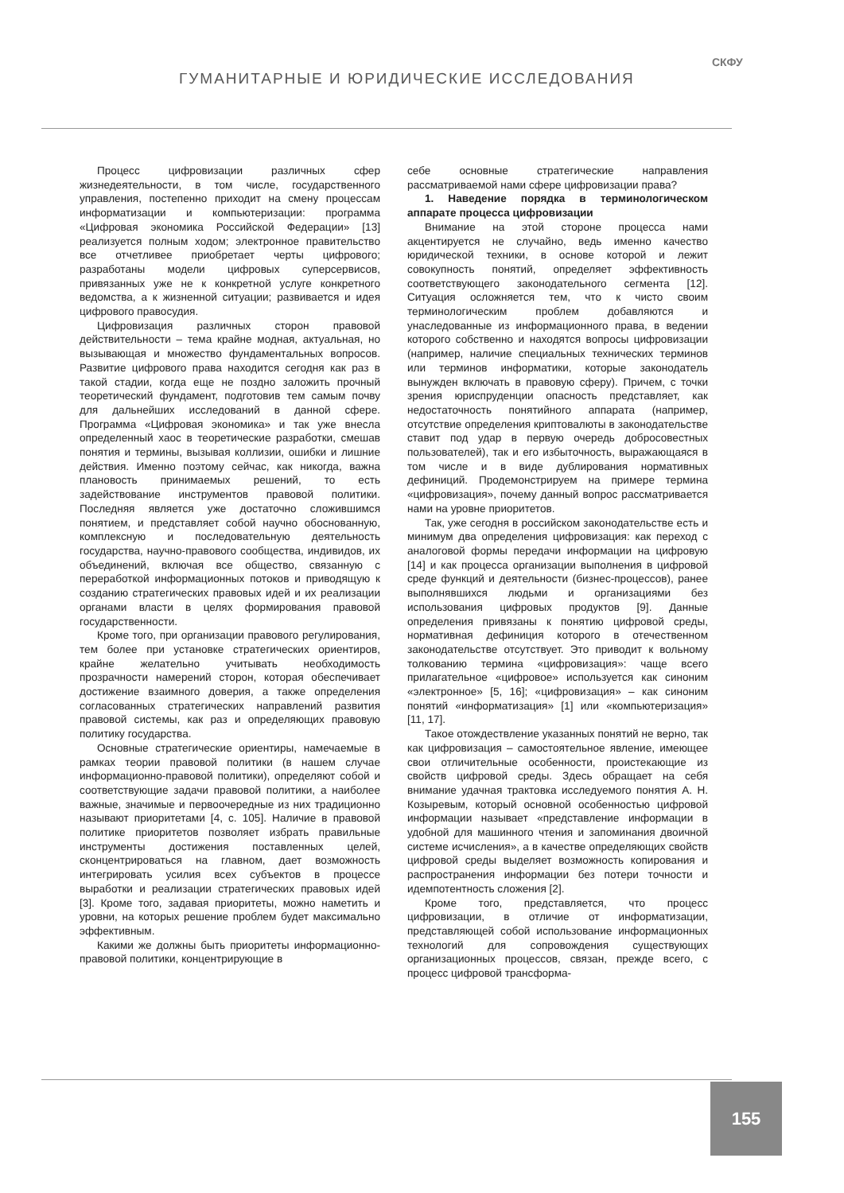ГУМАНИТАРНЫЕ И ЮРИДИЧЕСКИЕ ИССЛЕДОВАНИЯ
СКФУ
Процесс цифровизации различных сфер жизнедеятельности, в том числе, государственного управления, постепенно приходит на смену процессам информатизации и компьютеризации: программа «Цифровая экономика Российской Федерации» [13] реализуется полным ходом; электронное правительство все отчетливее приобретает черты цифрового; разработаны модели цифровых суперсервисов, привязанных уже не к конкретной услуге конкретного ведомства, а к жизненной ситуации; развивается и идея цифрового правосудия.
Цифровизация различных сторон правовой действительности – тема крайне модная, актуальная, но вызывающая и множество фундаментальных вопросов. Развитие цифрового права находится сегодня как раз в такой стадии, когда еще не поздно заложить прочный теоретический фундамент, подготовив тем самым почву для дальнейших исследований в данной сфере. Программа «Цифровая экономика» и так уже внесла определенный хаос в теоретические разработки, смешав понятия и термины, вызывая коллизии, ошибки и лишние действия. Именно поэтому сейчас, как никогда, важна плановость принимаемых решений, то есть задействование инструментов правовой политики. Последняя является уже достаточно сложившимся понятием, и представляет собой научно обоснованную, комплексную и последовательную деятельность государства, научно-правового сообщества, индивидов, их объединений, включая все общество, связанную с переработкой информационных потоков и приводящую к созданию стратегических правовых идей и их реализации органами власти в целях формирования правовой государственности.
Кроме того, при организации правового регулирования, тем более при установке стратегических ориентиров, крайне желательно учитывать необходимость прозрачности намерений сторон, которая обеспечивает достижение взаимного доверия, а также определения согласованных стратегических направлений развития правовой системы, как раз и определяющих правовую политику государства.
Основные стратегические ориентиры, намечаемые в рамках теории правовой политики (в нашем случае информационно-правовой политики), определяют собой и соответствующие задачи правовой политики, а наиболее важные, значимые и первоочередные из них традиционно называют приоритетами [4, с. 105]. Наличие в правовой политике приоритетов позволяет избрать правильные инструменты достижения поставленных целей, сконцентрироваться на главном, дает возможность интегрировать усилия всех субъектов в процессе выработки и реализации стратегических правовых идей [3]. Кроме того, задавая приоритеты, можно наметить и уровни, на которых решение проблем будет максимально эффективным.
Какими же должны быть приоритеты информационно-правовой политики, концентрирующие в
себе основные стратегические направления рассматриваемой нами сфере цифровизации права?
1. Наведение порядка в терминологическом аппарате процесса цифровизации
Внимание на этой стороне процесса нами акцентируется не случайно, ведь именно качество юридической техники, в основе которой и лежит совокупность понятий, определяет эффективность соответствующего законодательного сегмента [12]. Ситуация осложняется тем, что к чисто своим терминологическим проблем добавляются и унаследованные из информационного права, в ведении которого собственно и находятся вопросы цифровизации (например, наличие специальных технических терминов или терминов информатики, которые законодатель вынужден включать в правовую сферу). Причем, с точки зрения юриспруденции опасность представляет, как недостаточность понятийного аппарата (например, отсутствие определения криптовалюты в законодательстве ставит под удар в первую очередь добросовестных пользователей), так и его избыточность, выражающаяся в том числе и в виде дублирования нормативных дефиниций. Продемонстрируем на примере термина «цифровизация», почему данный вопрос рассматривается нами на уровне приоритетов.
Так, уже сегодня в российском законодательстве есть и минимум два определения цифровизация: как переход с аналоговой формы передачи информации на цифровую [14] и как процесса организации выполнения в цифровой среде функций и деятельности (бизнес-процессов), ранее выполнявшихся людьми и организациями без использования цифровых продуктов [9]. Данные определения привязаны к понятию цифровой среды, нормативная дефиниция которого в отечественном законодательстве отсутствует. Это приводит к вольному толкованию термина «цифровизация»: чаще всего прилагательное «цифровое» используется как синоним «электронное» [5, 16]; «цифровизация» – как синоним понятий «информатизация» [1] или «компьютеризация» [11, 17].
Такое отождествление указанных понятий не верно, так как цифровизация – самостоятельное явление, имеющее свои отличительные особенности, проистекающие из свойств цифровой среды. Здесь обращает на себя внимание удачная трактовка исследуемого понятия А. Н. Козыревым, который основной особенностью цифровой информации называет «представление информации в удобной для машинного чтения и запоминания двоичной системе исчисления», а в качестве определяющих свойств цифровой среды выделяет возможность копирования и распространения информации без потери точности и идемпотентность сложения [2].
Кроме того, представляется, что процесс цифровизации, в отличие от информатизации, представляющей собой использование информационных технологий для сопровождения существующих организационных процессов, связан, прежде всего, с процесс цифровой трансформа-
155